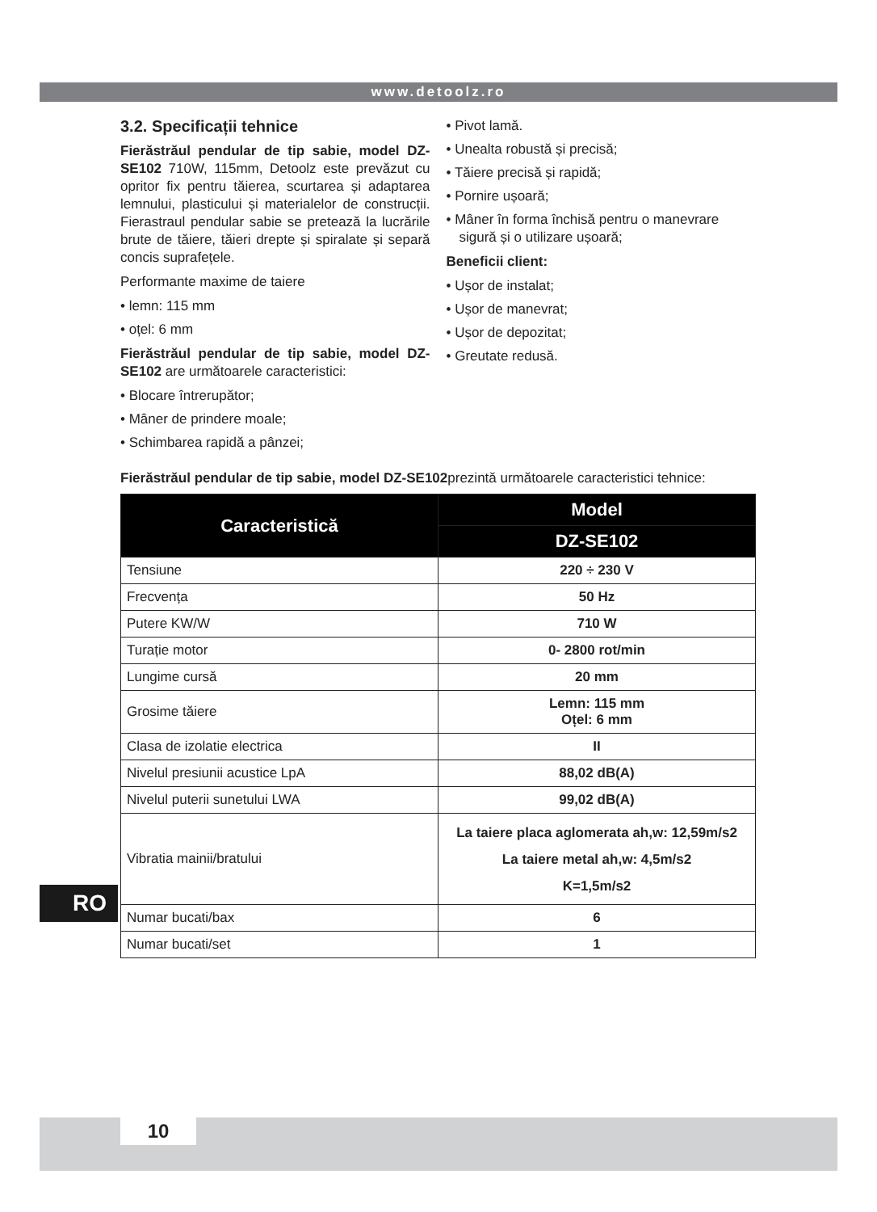www.detoolz.ro
3.2. Specificații tehnice
Fierăstrăul pendular de tip sabie, model DZ-SE102 710W, 115mm, Detoolz este prevăzut cu opritor fix pentru tăierea, scurtarea și adaptarea lemnului, plasticului și materialelor de construcții. Fierastraul pendular sabie se pretează la lucrările brute de tăiere, tăieri drepte și spiralate și separă concis suprafețele.
Performante maxime de taiere
lemn: 115 mm
oțel: 6 mm
Fierăstrăul pendular de tip sabie, model DZ-SE102 are următoarele caracteristici:
Blocare întrerupător;
Mâner de prindere moale;
Schimbarea rapidă a pânzei;
Pivot lamă.
Unealta robustă și precisă;
Tăiere precisă și rapidă;
Pornire ușoară;
Mâner în forma închisă pentru o manevrare sigură și o utilizare ușoară;
Beneficii client:
Ușor de instalat;
Ușor de manevrat;
Ușor de depozitat;
Greutate redusă.
Fierăstrăul pendular de tip sabie, model DZ-SE102prezintă următoarele caracteristici tehnice:
| Caracteristică | Model |
| --- | --- |
| | DZ-SE102 |
| Tensiune | 220 ÷ 230 V |
| Frecvența | 50 Hz |
| Putere KW/W | 710 W |
| Turație motor | 0- 2800 rot/min |
| Lungime cursă | 20 mm |
| Grosime tăiere | Lemn: 115 mm Oțel: 6 mm |
| Clasa de izolatie electrica | II |
| Nivelul presiunii acustice LpA | 88,02 dB(A) |
| Nivelul puterii sunetului LWA | 99,02 dB(A) |
| Vibratia mainii/bratului | La taiere placa aglomerata ah,w: 12,59m/s2 La taiere metal ah,w: 4,5m/s2 K=1,5m/s2 |
| Numar bucati/bax | 6 |
| Numar bucati/set | 1 |
RO
10